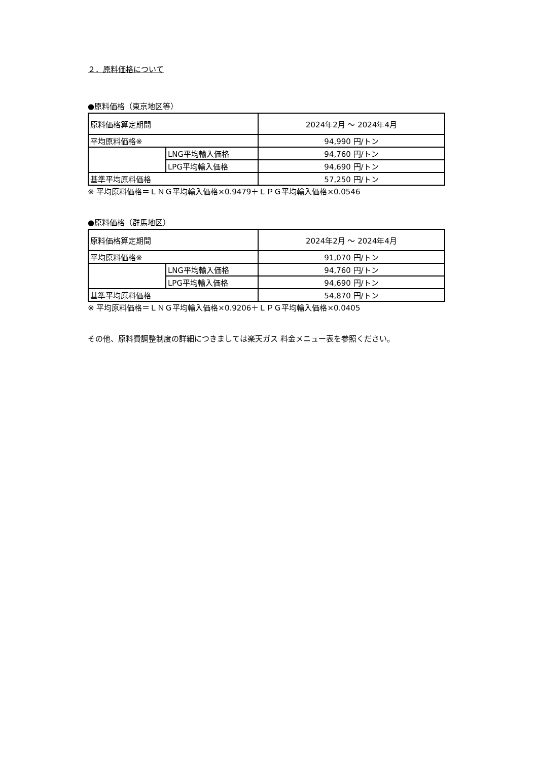２．原料価格について
●原料価格（東京地区等）
| 原料価格算定期間 | | 2024年2月 ～ 2024年4月 |
| 平均原料価格※ | | 94,990 円/トン |
| | LNG平均輸入価格 | 94,760 円/トン |
| | LPG平均輸入価格 | 94,690 円/トン |
| 基準平均原料価格 | | 57,250 円/トン |
※ 平均原料価格＝ＬＮＧ平均輸入価格×0.9479＋ＬＰＧ平均輸入価格×0.0546
●原料価格（群馬地区）
| 原料価格算定期間 | | 2024年2月 ～ 2024年4月 |
| 平均原料価格※ | | 91,070 円/トン |
| | LNG平均輸入価格 | 94,760 円/トン |
| | LPG平均輸入価格 | 94,690 円/トン |
| 基準平均原料価格 | | 54,870 円/トン |
※ 平均原料価格＝ＬＮＧ平均輸入価格×0.9206＋ＬＰＧ平均輸入価格×0.0405
その他、原料費調整制度の詳細につきましては楽天ガス 料金メニュー表を参照ください。